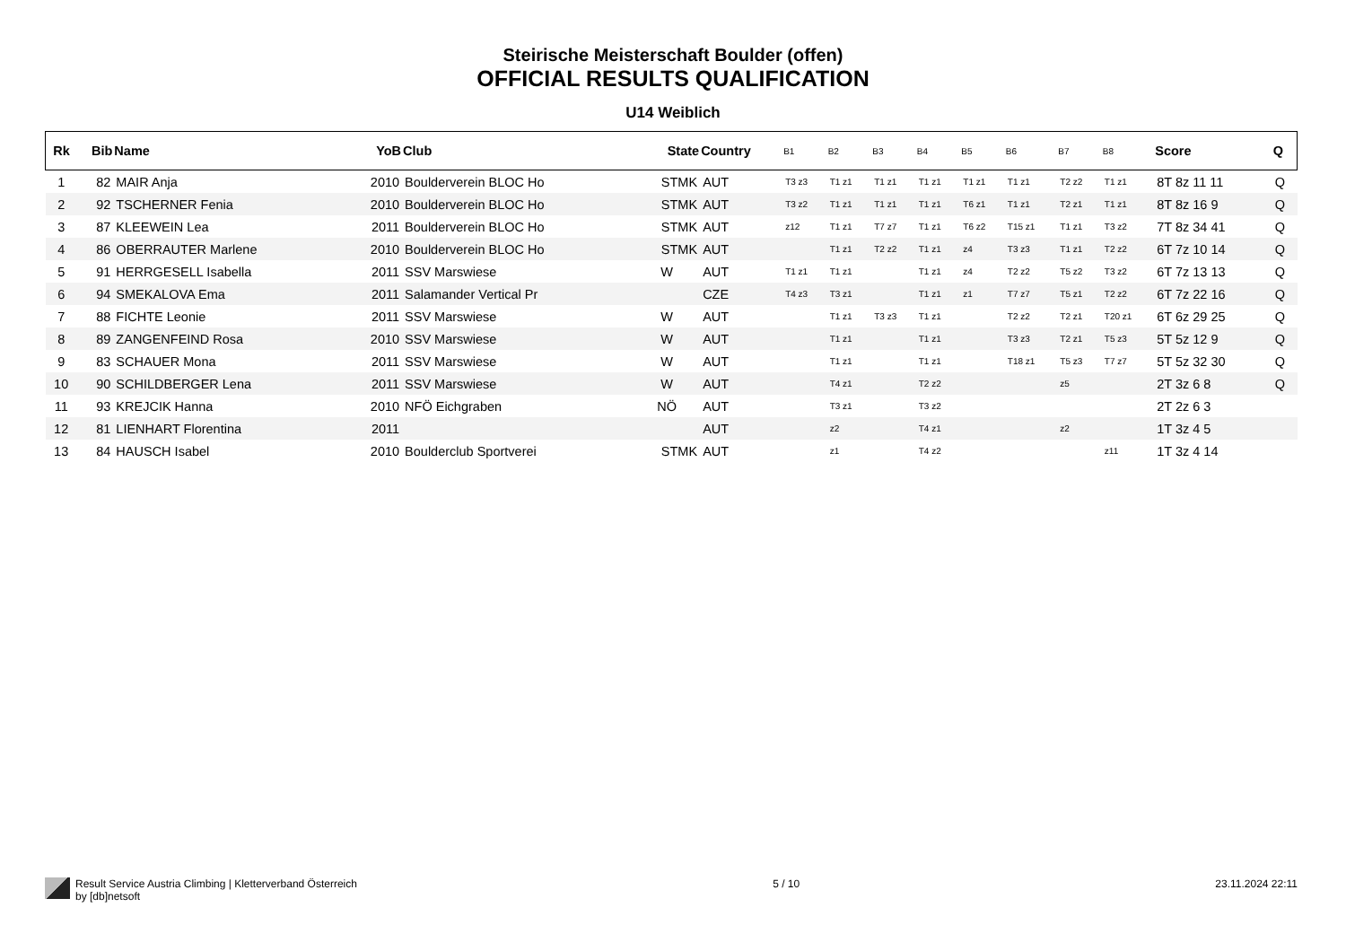Steirische Meisterschaft Boulder (offen)
OFFICIAL RESULTS QUALIFICATION
U14 Weiblich
| Rk | Bib | Name | YoB | Club | State | Country | B1 | B2 | B3 | B4 | B5 | B6 | B7 | B8 | Score | Q |
| --- | --- | --- | --- | --- | --- | --- | --- | --- | --- | --- | --- | --- | --- | --- | --- | --- |
| 1 | 82 | MAIR Anja | 2010 | Boulderverein BLOC Ho | STMK | AUT | T3 z3 | T1 z1 | T1 z1 | T1 z1 | T1 z1 | T1 z1 | T2 z2 | T1 z1 | 8T 8z 11 11 | Q |
| 2 | 92 | TSCHERNER Fenia | 2010 | Boulderverein BLOC Ho | STMK | AUT | T3 z2 | T1 z1 | T1 z1 | T1 z1 | T6 z1 | T1 z1 | T2 z1 | T1 z1 | 8T 8z 16 9 | Q |
| 3 | 87 | KLEEWEIN Lea | 2011 | Boulderverein BLOC Ho | STMK | AUT | z12 | T1 z1 | T7 z7 | T1 z1 | T6 z2 | T15 z1 | T1 z1 | T3 z2 | 7T 8z 34 41 | Q |
| 4 | 86 | OBERRAUTER Marlene | 2010 | Boulderverein BLOC Ho | STMK | AUT | | T1 z1 | T2 z2 | T1 z1 | z4 | T3 z3 | T1 z1 | T2 z2 | 6T 7z 10 14 | Q |
| 5 | 91 | HERRGESELL Isabella | 2011 | SSV Marswiese | W | AUT | T1 z1 | T1 z1 | | T1 z1 | z4 | T2 z2 | T5 z2 | T3 z2 | 6T 7z 13 13 | Q |
| 6 | 94 | SMEKALOVA Ema | 2011 | Salamander Vertical Pr | | CZE | T4 z3 | T3 z1 | | T1 z1 | z1 | T7 z7 | T5 z1 | T2 z2 | 6T 7z 22 16 | Q |
| 7 | 88 | FICHTE Leonie | 2011 | SSV Marswiese | W | AUT | | T1 z1 | T3 z3 | T1 z1 | | T2 z2 | T2 z1 | T20 z1 | 6T 6z 29 25 | Q |
| 8 | 89 | ZANGENFEIND Rosa | 2010 | SSV Marswiese | W | AUT | | T1 z1 | | T1 z1 | | T3 z3 | T2 z1 | T5 z3 | 5T 5z 12 9 | Q |
| 9 | 83 | SCHAUER Mona | 2011 | SSV Marswiese | W | AUT | | T1 z1 | | T1 z1 | | T18 z1 | T5 z3 | T7 z7 | 5T 5z 32 30 | Q |
| 10 | 90 | SCHILDBERGER Lena | 2011 | SSV Marswiese | W | AUT | | T4 z1 | | T2 z2 | | | z5 | | 2T 3z 6 8 | Q |
| 11 | 93 | KREJCIK Hanna | 2010 | NFÖ Eichgraben | NÖ | AUT | | T3 z1 | | T3 z2 | | | | | 2T 2z 6 3 | |
| 12 | 81 | LIENHART Florentina | 2011 | | | AUT | | z2 | | T4 z1 | | | z2 | | 1T 3z 4 5 | |
| 13 | 84 | HAUSCH Isabel | 2010 | Boulderclub Sportverei | STMK | AUT | | z1 | | T4 z2 | | | | z11 | 1T 3z 4 14 | |
Result Service Austria Climbing | Kletterverband Österreich
by [db]netsoft
5 / 10 23.11.2024 22:11